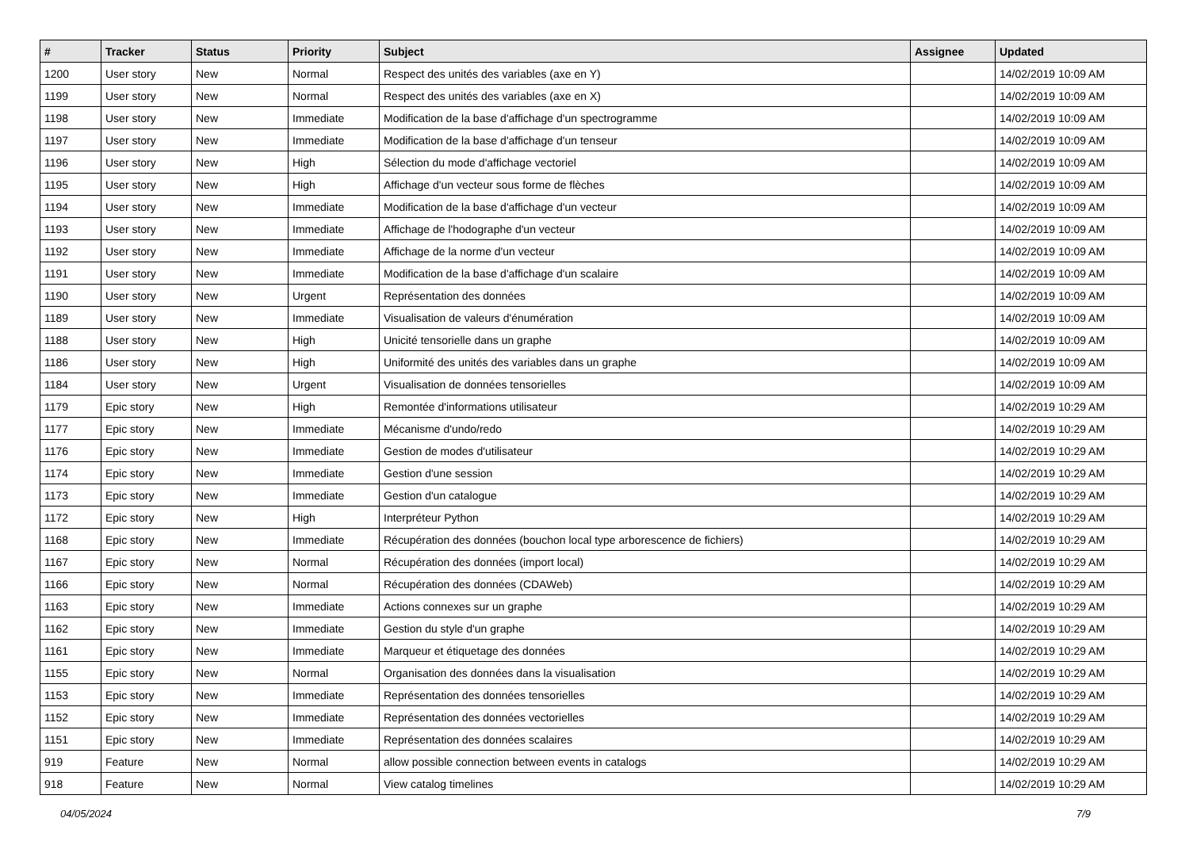| # | Tracker | Status | Priority | Subject | Assignee | Updated |
| --- | --- | --- | --- | --- | --- | --- |
| 1200 | User story | New | Normal | Respect des unités des variables (axe en Y) | | 14/02/2019 10:09 AM |
| 1199 | User story | New | Normal | Respect des unités des variables (axe en X) | | 14/02/2019 10:09 AM |
| 1198 | User story | New | Immediate | Modification de la base d'affichage d'un spectrogramme | | 14/02/2019 10:09 AM |
| 1197 | User story | New | Immediate | Modification de la base d'affichage d'un tenseur | | 14/02/2019 10:09 AM |
| 1196 | User story | New | High | Sélection du mode d'affichage vectoriel | | 14/02/2019 10:09 AM |
| 1195 | User story | New | High | Affichage d'un vecteur sous forme de flèches | | 14/02/2019 10:09 AM |
| 1194 | User story | New | Immediate | Modification de la base d'affichage d'un vecteur | | 14/02/2019 10:09 AM |
| 1193 | User story | New | Immediate | Affichage de l'hodographe d'un vecteur | | 14/02/2019 10:09 AM |
| 1192 | User story | New | Immediate | Affichage de la norme d'un vecteur | | 14/02/2019 10:09 AM |
| 1191 | User story | New | Immediate | Modification de la base d'affichage d'un scalaire | | 14/02/2019 10:09 AM |
| 1190 | User story | New | Urgent | Représentation des données | | 14/02/2019 10:09 AM |
| 1189 | User story | New | Immediate | Visualisation de valeurs d'énumération | | 14/02/2019 10:09 AM |
| 1188 | User story | New | High | Unicité tensorielle dans un graphe | | 14/02/2019 10:09 AM |
| 1186 | User story | New | High | Uniformité des unités des variables dans un graphe | | 14/02/2019 10:09 AM |
| 1184 | User story | New | Urgent | Visualisation de données tensorielles | | 14/02/2019 10:09 AM |
| 1179 | Epic story | New | High | Remontée d'informations utilisateur | | 14/02/2019 10:29 AM |
| 1177 | Epic story | New | Immediate | Mécanisme d'undo/redo | | 14/02/2019 10:29 AM |
| 1176 | Epic story | New | Immediate | Gestion de modes d'utilisateur | | 14/02/2019 10:29 AM |
| 1174 | Epic story | New | Immediate | Gestion d'une session | | 14/02/2019 10:29 AM |
| 1173 | Epic story | New | Immediate | Gestion d'un catalogue | | 14/02/2019 10:29 AM |
| 1172 | Epic story | New | High | Interpréteur Python | | 14/02/2019 10:29 AM |
| 1168 | Epic story | New | Immediate | Récupération des données (bouchon local type arborescence de fichiers) | | 14/02/2019 10:29 AM |
| 1167 | Epic story | New | Normal | Récupération des données (import local) | | 14/02/2019 10:29 AM |
| 1166 | Epic story | New | Normal | Récupération des données (CDAWeb) | | 14/02/2019 10:29 AM |
| 1163 | Epic story | New | Immediate | Actions connexes sur un graphe | | 14/02/2019 10:29 AM |
| 1162 | Epic story | New | Immediate | Gestion du style d'un graphe | | 14/02/2019 10:29 AM |
| 1161 | Epic story | New | Immediate | Marqueur et étiquetage des données | | 14/02/2019 10:29 AM |
| 1155 | Epic story | New | Normal | Organisation des données dans la visualisation | | 14/02/2019 10:29 AM |
| 1153 | Epic story | New | Immediate | Représentation des données tensorielles | | 14/02/2019 10:29 AM |
| 1152 | Epic story | New | Immediate | Représentation des données vectorielles | | 14/02/2019 10:29 AM |
| 1151 | Epic story | New | Immediate | Représentation des données scalaires | | 14/02/2019 10:29 AM |
| 919 | Feature | New | Normal | allow possible connection between events in catalogs | | 14/02/2019 10:29 AM |
| 918 | Feature | New | Normal | View catalog timelines | | 14/02/2019 10:29 AM |
04/05/2024 7/9